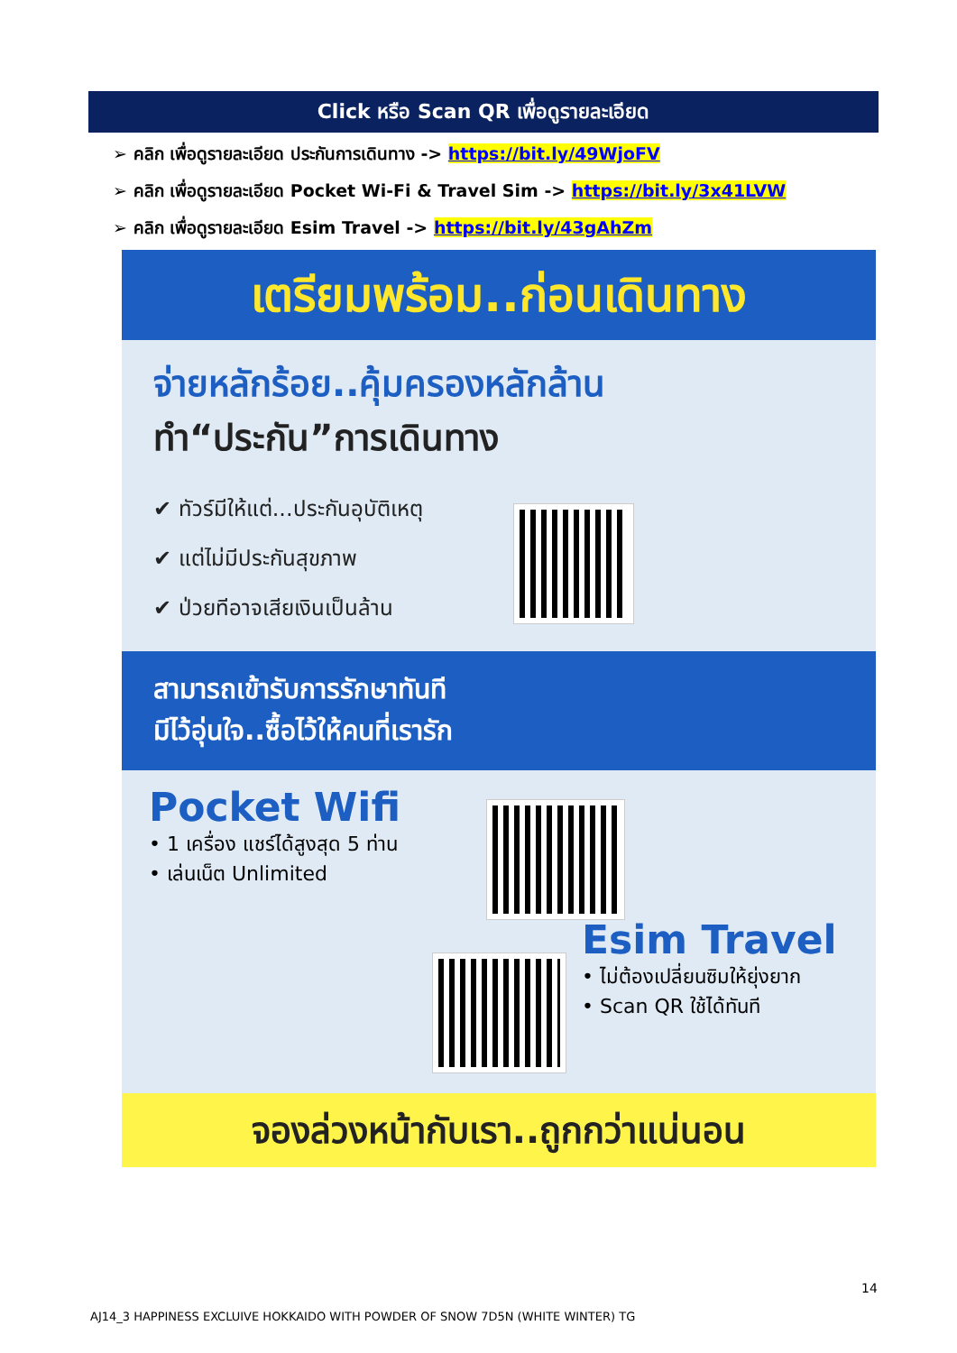Click หรือ Scan QR เพื่อดูรายละเอียด
➢ คลิก เพื่อดูรายละเอียด ประกันการเดินทาง -> https://bit.ly/49WjoFV
➢ คลิก เพื่อดูรายละเอียด Pocket Wi-Fi & Travel Sim -> https://bit.ly/3x41LVW
➢ คลิก เพื่อดูรายละเอียด Esim Travel -> https://bit.ly/43gAhZm
เตรียมพร้อม..ก่อนเดินทาง
จ่ายหลักร้อย..คุ้มครองหลักล้าน
ทำ“ประกัน”การเดินทาง
✔ ทัวร์มีให้แต่...ประกันอุบัติเหตุ
✔ แต่ไม่มีประกันสุขภาพ
✔ ป่วยทีอาจเสียเงินเป็นล้าน
สามารถเข้ารับการรักษาทันที
มีไว้อุ่นใจ..ซื้อไว้ให้คนที่เรารัก
Pocket Wifi
• 1 เครื่อง แชร์ได้สูงสุด 5 ท่าน
• เล่นเน็ต Unlimited
Esim Travel
• ไม่ต้องเปลี่ยนซิมให้ยุ่งยาก
• Scan QR ใช้ได้ทันที
จองล่วงหน้ากับเรา..ถูกกว่าแน่นอน
14
AJ14_3 HAPPINESS EXCLUIVE HOKKAIDO WITH POWDER OF SNOW 7D5N (WHITE WINTER) TG